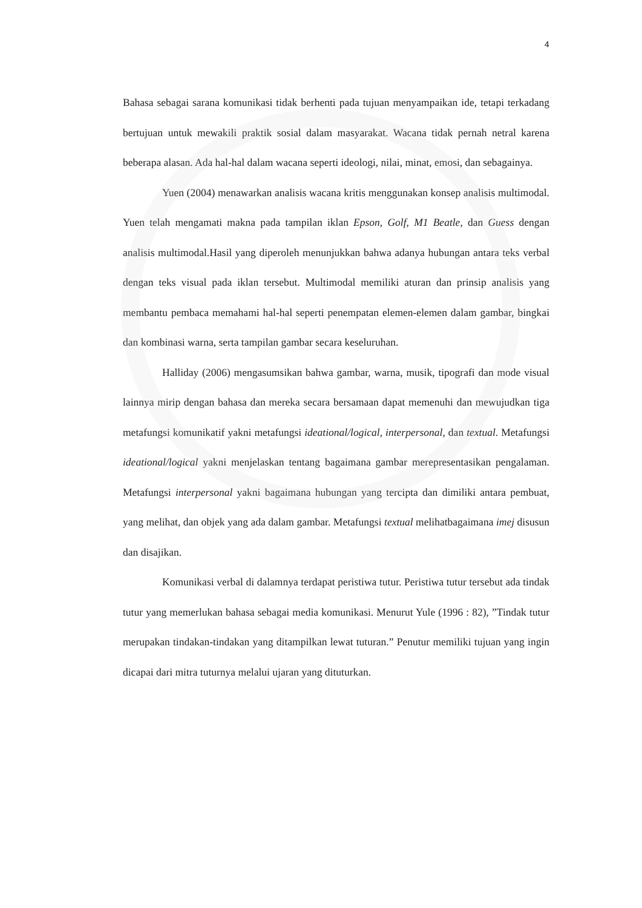4
Bahasa sebagai sarana komunikasi tidak berhenti pada tujuan menyampaikan ide, tetapi terkadang bertujuan untuk mewakili praktik sosial dalam masyarakat. Wacana tidak pernah netral karena beberapa alasan. Ada hal-hal dalam wacana seperti ideologi, nilai, minat, emosi, dan sebagainya.
Yuen (2004) menawarkan analisis wacana kritis menggunakan konsep analisis multimodal. Yuen telah mengamati makna pada tampilan iklan Epson, Golf, M1 Beatle, dan Guess dengan analisis multimodal.Hasil yang diperoleh menunjukkan bahwa adanya hubungan antara teks verbal dengan teks visual pada iklan tersebut. Multimodal memiliki aturan dan prinsip analisis yang membantu pembaca memahami hal-hal seperti penempatan elemen-elemen dalam gambar, bingkai dan kombinasi warna, serta tampilan gambar secara keseluruhan.
Halliday (2006) mengasumsikan bahwa gambar, warna, musik, tipografi dan mode visual lainnya mirip dengan bahasa dan mereka secara bersamaan dapat memenuhi dan mewujudkan tiga metafungsi komunikatif yakni metafungsi ideational/logical, interpersonal, dan textual. Metafungsi ideational/logical yakni menjelaskan tentang bagaimana gambar merepresentasikan pengalaman. Metafungsi interpersonal yakni bagaimana hubungan yang tercipta dan dimiliki antara pembuat, yang melihat, dan objek yang ada dalam gambar. Metafungsi textual melihatbagaimana imej disusun dan disajikan.
Komunikasi verbal di dalamnya terdapat peristiwa tutur. Peristiwa tutur tersebut ada tindak tutur yang memerlukan bahasa sebagai media komunikasi. Menurut Yule (1996 : 82), ”Tindak tutur merupakan tindakan-tindakan yang ditampilkan lewat tuturan.” Penutur memiliki tujuan yang ingin dicapai dari mitra tuturnya melalui ujaran yang dituturkan.